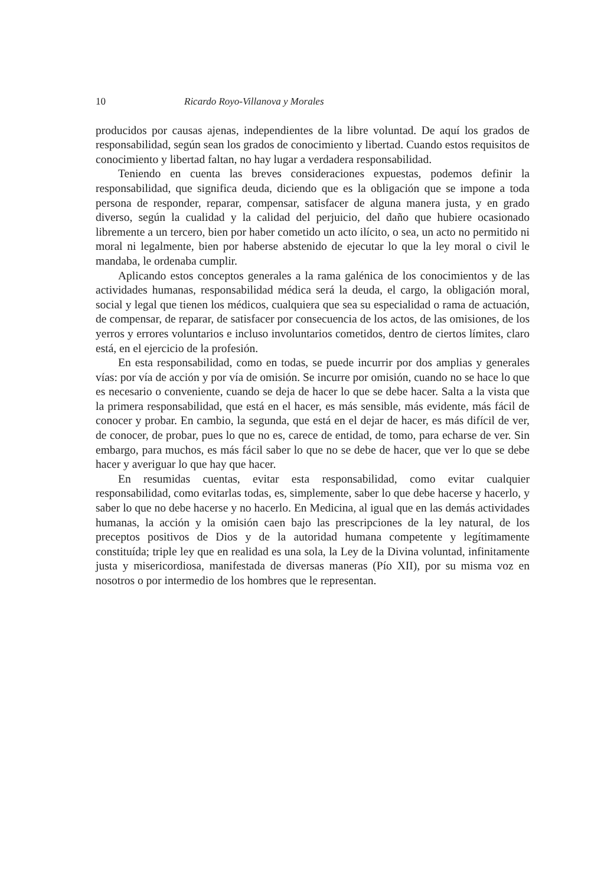10 Ricardo Royo-Villanova y Morales
producidos por causas ajenas, independientes de la libre voluntad. De aquí los grados de responsabilidad, según sean los grados de conocimiento y libertad. Cuando estos requisitos de conocimiento y libertad faltan, no hay lugar a verdadera responsabilidad.
Teniendo en cuenta las breves consideraciones expuestas, podemos definir la responsabilidad, que significa deuda, diciendo que es la obligación que se impone a toda persona de responder, reparar, compensar, satisfacer de alguna manera justa, y en grado diverso, según la cualidad y la calidad del perjuicio, del daño que hubiere ocasionado libremente a un tercero, bien por haber cometido un acto ilícito, o sea, un acto no permitido ni moral ni legalmente, bien por haberse abstenido de ejecutar lo que la ley moral o civil le mandaba, le ordenaba cumplir.
Aplicando estos conceptos generales a la rama galénica de los conocimientos y de las actividades humanas, responsabilidad médica será la deuda, el cargo, la obligación moral, social y legal que tienen los médicos, cualquiera que sea su especialidad o rama de actuación, de compensar, de reparar, de satisfacer por consecuencia de los actos, de las omisiones, de los yerros y errores voluntarios e incluso involuntarios cometidos, dentro de ciertos límites, claro está, en el ejercicio de la profesión.
En esta responsabilidad, como en todas, se puede incurrir por dos amplias y generales vías: por vía de acción y por vía de omisión. Se incurre por omisión, cuando no se hace lo que es necesario o conveniente, cuando se deja de hacer lo que se debe hacer. Salta a la vista que la primera responsabilidad, que está en el hacer, es más sensible, más evidente, más fácil de conocer y probar. En cambio, la segunda, que está en el dejar de hacer, es más difícil de ver, de conocer, de probar, pues lo que no es, carece de entidad, de tomo, para echarse de ver. Sin embargo, para muchos, es más fácil saber lo que no se debe de hacer, que ver lo que se debe hacer y averiguar lo que hay que hacer.
En resumidas cuentas, evitar esta responsabilidad, como evitar cualquier responsabilidad, como evitarlas todas, es, simplemente, saber lo que debe hacerse y hacerlo, y saber lo que no debe hacerse y no hacerlo. En Medicina, al igual que en las demás actividades humanas, la acción y la omisión caen bajo las prescripciones de la ley natural, de los preceptos positivos de Dios y de la autoridad humana competente y legítimamente constituída; triple ley que en realidad es una sola, la Ley de la Divina voluntad, infinitamente justa y misericordiosa, manifestada de diversas maneras (Pío XII), por su misma voz en nosotros o por intermedio de los hombres que le representan.